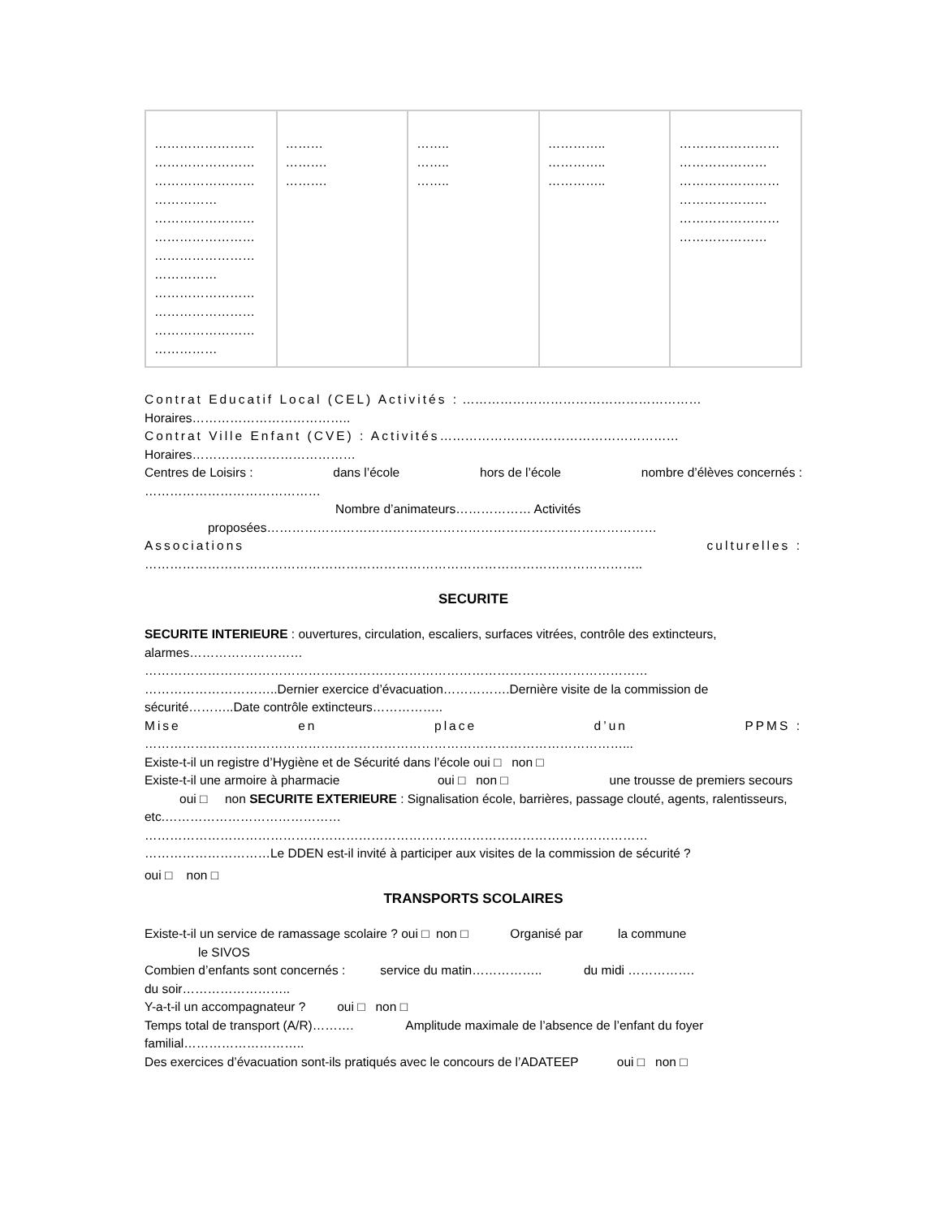| …………………… …………………… …………………… …………… …………………… …………………… …………………… …………… …………………… …………………… …………………… …………… | ……… ………. ………. | …….. …….. …….. | ………….. ………….. ………….. | …………………… ………………… …………………… ………………… …………………… ………………… |
Contrat Educatif Local (CEL) Activités : …………………………………………………
Horaires………………………………..
Contrat Ville Enfant (CVE) : Activités…………………………………………………
Horaires…………………………………
Centres de Loisirs : dans l’école hors de l’école nombre d’élèves concernés :
……………………………………
Nombre d’animateurs……………… Activités
proposées…………………………………………………………………………………
Associations culturelles :
………………………………………………………………………………………………………..
SECURITE
SECURITE INTERIEURE : ouvertures, circulation, escaliers, surfaces vitrées, contrôle des extincteurs, alarmes………………………
…………………………………………………………………………………………………………
…………………………..Dernier exercice d’évacuation…………….Dernière visite de la commission de sécurité………..Date contrôle extincteurs……………..
Mise en place d’un PPMS :
……………………………………………………………………………………………………...
Existe-t-il un registre d’Hygiène et de Sécurité dans l’école oui □ non □
Existe-t-il une armoire à pharmacie oui □ non □ une trousse de premiers secours oui □ non SECURITE EXTERIEURE : Signalisation école, barrières, passage clouté, agents, ralentisseurs, etc.……………………………………
…………………………………………………………………………………………………………
…………………………Le DDEN est-il invité à participer aux visites de la commission de sécurité ?
oui □ non □
TRANSPORTS SCOLAIRES
Existe-t-il un service de ramassage scolaire ? oui □ non □ Organisé par la commune
le SIVOS
Combien d’enfants sont concernés : service du matin…………….. du midi …………….
du soir……………………..
Y-a-t-il un accompagnateur ? oui □ non □
Temps total de transport (A/R)………. Amplitude maximale de l’absence de l’enfant du foyer familial………………………..
Des exercices d’évacuation sont-ils pratiqués avec le concours de l’ADATEEP oui □ non □